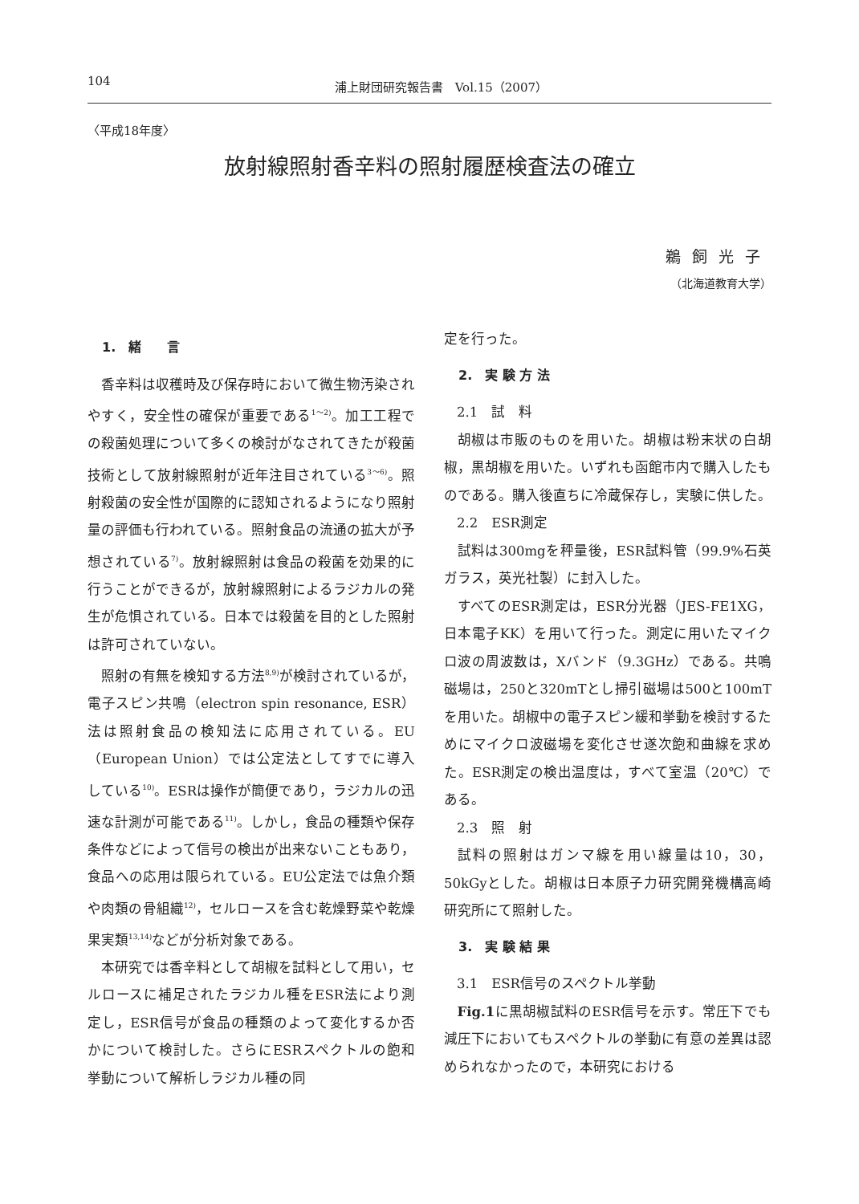104 浦上財団研究報告書　Vol.15（2007）
〈平成18年度〉
放射線照射香辛料の照射履歴検査法の確立
鵜飼光子
（北海道教育大学）
1.　緒　　言
香辛料は収穫時及び保存時において微生物汚染されやすく，安全性の確保が重要である<sup>1～2)</sup>。加工工程での殺菌処理について多くの検討がなされてきたが殺菌技術として放射線照射が近年注目されている<sup>3～6)</sup>。照射殺菌の安全性が国際的に認知されるようになり照射量の評価も行われている。照射食品の流通の拡大が予想されている<sup>7)</sup>。放射線照射は食品の殺菌を効果的に行うことができるが，放射線照射によるラジカルの発生が危惧されている。日本では殺菌を目的とした照射は許可されていない。
照射の有無を検知する方法<sup>8,9)</sup>が検討されているが，電子スピン共鳴（electron spin resonance, ESR）法は照射食品の検知法に応用されている。EU（European Union）では公定法としてすでに導入している<sup>10)</sup>。ESRは操作が簡便であり，ラジカルの迅速な計測が可能である<sup>11)</sup>。しかし，食品の種類や保存条件などによって信号の検出が出来ないこともあり，食品への応用は限られている。EU公定法では魚介類や肉類の骨組織<sup>12)</sup>，セルロースを含む乾燥野菜や乾燥果実類<sup>13,14)</sup>などが分析対象である。
本研究では香辛料として胡椒を試料として用い，セルロースに補足されたラジカル種をESR法により測定し，ESR信号が食品の種類のよって変化するか否かについて検討した。さらにESRスペクトルの飽和挙動について解析しラジカル種の同
定を行った。
2.　実 験 方 法
2.1　試　料
胡椒は市販のものを用いた。胡椒は粉末状の白胡椒，黒胡椒を用いた。いずれも函館市内で購入したものである。購入後直ちに冷蔵保存し，実験に供した。
2.2　ESR測定
試料は300mgを秤量後，ESR試料管（99.9%石英ガラス，英光社製）に封入した。
すべてのESR測定は，ESR分光器（JES-FE1XG，日本電子KK）を用いて行った。測定に用いたマイクロ波の周波数は，Xバンド（9.3GHz）である。共鳴磁場は，250と320mTとし掃引磁場は500と100mTを用いた。胡椒中の電子スピン緩和挙動を検討するためにマイクロ波磁場を変化させ遂次飽和曲線を求めた。ESR測定の検出温度は，すべて室温（20℃）である。
2.3　照　射
試料の照射はガンマ線を用い線量は10，30，50kGyとした。胡椒は日本原子力研究開発機構高崎研究所にて照射した。
3.　実 験 結 果
3.1　ESR信号のスペクトル挙動
Fig.1に黒胡椒試料のESR信号を示す。常圧下でも減圧下においてもスペクトルの挙動に有意の差異は認められなかったので，本研究における